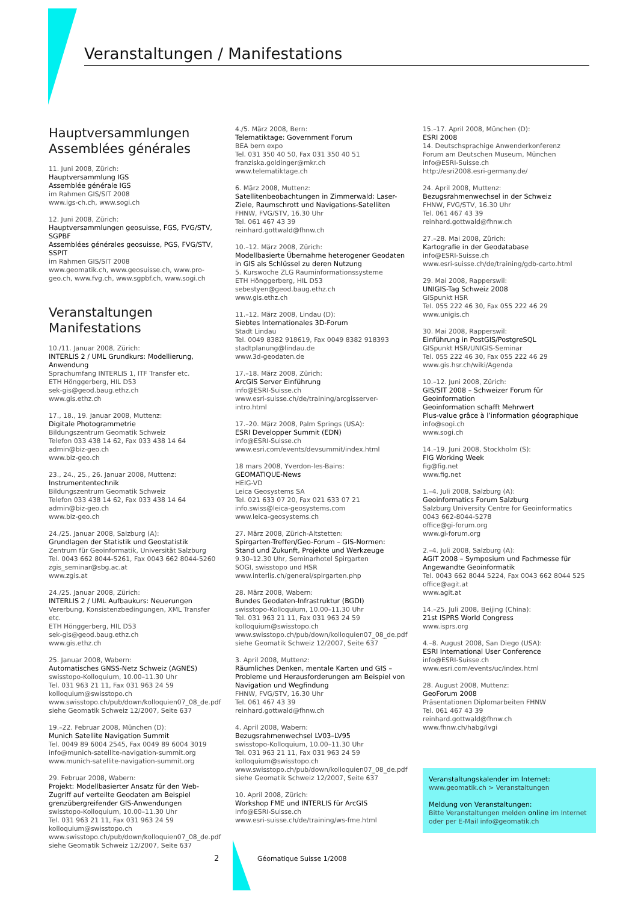Veranstaltungen / Manifestations
Hauptversammlungen
Assemblées générales
11. Juni 2008, Zürich:
Hauptversammlung IGS
Assemblée générale IGS
im Rahmen GIS/SIT 2008
www.igs-ch.ch, www.sogi.ch
12. Juni 2008, Zürich:
Hauptversammlungen geosuisse, FGS, FVG/STV, SGPBF
Assemblées générales geosuisse, PGS, FVG/STV, SSPIT
im Rahmen GIS/SIT 2008
www.geomatik.ch, www.geosuisse.ch, www.pro-geo.ch, www.fvg.ch, www.sgpbf.ch, www.sogi.ch
Veranstaltungen
Manifestations
10./11. Januar 2008, Zürich:
INTERLIS 2 / UML Grundkurs: Modellierung, Anwendung
Sprachumfang INTERLIS 1, ITF Transfer etc.
ETH Hönggerberg, HIL D53
sek-gis@geod.baug.ethz.ch
www.gis.ethz.ch
17., 18., 19. Januar 2008, Muttenz:
Digitale Photogrammetrie
Bildungszentrum Geomatik Schweiz
Telefon 033 438 14 62, Fax 033 438 14 64
admin@biz-geo.ch
www.biz-geo.ch
23., 24., 25., 26. Januar 2008, Muttenz:
Instrumententechnik
Bildungszentrum Geomatik Schweiz
Telefon 033 438 14 62, Fax 033 438 14 64
admin@biz-geo.ch
www.biz-geo.ch
24./25. Januar 2008, Salzburg (A):
Grundlagen der Statistik und Geostatistik
Zentrum für Geoinformatik, Universität Salzburg
Tel. 0043 662 8044-5261, Fax 0043 662 8044-5260
zgis_seminar@sbg.ac.at
www.zgis.at
24./25. Januar 2008, Zürich:
INTERLIS 2 / UML Aufbaukurs: Neuerungen
Vererbung, Konsistenzbedingungen, XML Transfer etc.
ETH Hönggerberg, HIL D53
sek-gis@geod.baug.ethz.ch
www.gis.ethz.ch
25. Januar 2008, Wabern:
Automatisches GNSS-Netz Schweiz (AGNES)
swisstopo-Kolloquium, 10.00–11.30 Uhr
Tel. 031 963 21 11, Fax 031 963 24 59
kolloquium@swisstopo.ch
www.swisstopo.ch/pub/down/kolloquien07_08_de.pdf
siehe Geomatik Schweiz 12/2007, Seite 637
19.–22. Februar 2008, München (D):
Munich Satellite Navigation Summit
Tel. 0049 89 6004 2545, Fax 0049 89 6004 3019
info@munich-satellite-navigation-summit.org
www.munich-satellite-navigation-summit.org
29. Februar 2008, Wabern:
Projekt: Modellbasierter Ansatz für den Web-Zugriff auf verteilte Geodaten am Beispiel grenzübergreifender GIS-Anwendungen
swisstopo-Kolloquium, 10.00–11.30 Uhr
Tel. 031 963 21 11, Fax 031 963 24 59
kolloquium@swisstopo.ch
www.swisstopo.ch/pub/down/kolloquien07_08_de.pdf
siehe Geomatik Schweiz 12/2007, Seite 637
4./5. März 2008, Bern:
Telematiktage: Government Forum
BEA bern expo
Tel. 031 350 40 50, Fax 031 350 40 51
franziska.goldinger@mkr.ch
www.telematiktage.ch
6. März 2008, Muttenz:
Satellitenbeobachtungen in Zimmerwald: Laser-Ziele, Raumschrott und Navigations-Satelliten
FHNW, FVG/STV, 16.30 Uhr
Tel. 061 467 43 39
reinhard.gottwald@fhnw.ch
10.–12. März 2008, Zürich:
Modellbasierte Übernahme heterogener Geodaten in GIS als Schlüssel zu deren Nutzung
5. Kurswoche ZLG Rauminformationssysteme
ETH Hönggerberg, HIL D53
sebestyen@geod.baug.ethz.ch
www.gis.ethz.ch
11.–12. März 2008, Lindau (D):
Siebtes Internationales 3D-Forum
Stadt Lindau
Tel. 0049 8382 918619, Fax 0049 8382 918393
stadtplanung@lindau.de
www.3d-geodaten.de
17.–18. März 2008, Zürich:
ArcGIS Server Einführung
info@ESRI-Suisse.ch
www.esri-suisse.ch/de/training/arcgisserver-intro.html
17.–20. März 2008, Palm Springs (USA):
ESRI Developper Summit (EDN)
info@ESRI-Suisse.ch
www.esri.com/events/devsummit/index.html
18 mars 2008, Yverdon-les-Bains:
GEOMATIQUE-News
HEIG-VD
Leica Geosystems SA
Tel. 021 633 07 20, Fax 021 633 07 21
info.swiss@leica-geosystems.com
www.leica-geosystems.ch
27. März 2008, Zürich-Altstetten:
Spirgarten-Treffen/Geo-Forum – GIS-Normen: Stand und Zukunft, Projekte und Werkzeuge
9.30–12.30 Uhr, Seminarhotel Spirgarten
SOGI, swisstopo und HSR
www.interlis.ch/general/spirgarten.php
28. März 2008, Wabern:
Bundes Geodaten-Infrastruktur (BGDI)
swisstopo-Kolloquium, 10.00–11.30 Uhr
Tel. 031 963 21 11, Fax 031 963 24 59
kolloquium@swisstopo.ch
www.swisstopo.ch/pub/down/kolloquien07_08_de.pdf
siehe Geomatik Schweiz 12/2007, Seite 637
3. April 2008, Muttenz:
Räumliches Denken, mentale Karten und GIS – Probleme und Herausforderungen am Beispiel von Navigation und Wegfindung
FHNW, FVG/STV, 16.30 Uhr
Tel. 061 467 43 39
reinhard.gottwald@fhnw.ch
4. April 2008, Wabern:
Bezugsrahmenwechsel LV03–LV95
swisstopo-Kolloquium, 10.00–11.30 Uhr
Tel. 031 963 21 11, Fax 031 963 24 59
kolloquium@swisstopo.ch
www.swisstopo.ch/pub/down/kolloquien07_08_de.pdf
siehe Geomatik Schweiz 12/2007, Seite 637
10. April 2008, Zürich:
Workshop FME und INTERLIS für ArcGIS
info@ESRI-Suisse.ch
www.esri-suisse.ch/de/training/ws-fme.html
15.–17. April 2008, München (D):
ESRI 2008
14. Deutschsprachige Anwenderkonferenz
Forum am Deutschen Museum, München
info@ESRI-Suisse.ch
http://esri2008.esri-germany.de/
24. April 2008, Muttenz:
Bezugsrahmenwechsel in der Schweiz
FHNW, FVG/STV, 16.30 Uhr
Tel. 061 467 43 39
reinhard.gottwald@fhnw.ch
27.–28. Mai 2008, Zürich:
Kartografie in der Geodatabase
info@ESRI-Suisse.ch
www.esri-suisse.ch/de/training/gdb-carto.html
29. Mai 2008, Rapperswil:
UNIGIS-Tag Schweiz 2008
GISpunkt HSR
Tel. 055 222 46 30, Fax 055 222 46 29
www.unigis.ch
30. Mai 2008, Rapperswil:
Einführung in PostGIS/PostgreSQL
GISpunkt HSR/UNIGIS-Seminar
Tel. 055 222 46 30, Fax 055 222 46 29
www.gis.hsr.ch/wiki/Agenda
10.–12. Juni 2008, Zürich:
GIS/SIT 2008 – Schweizer Forum für Geoinformation
Geoinformation schafft Mehrwert
Plus-value grâce à l’information géographique
info@sogi.ch
www.sogi.ch
14.–19. Juni 2008, Stockholm (S):
FIG Working Week
fig@fig.net
www.fig.net
1.–4. Juli 2008, Salzburg (A):
Geoinformatics Forum Salzburg
Salzburg University Centre for Geoinformatics
0043 662-8044-5278
office@gi-forum.org
www.gi-forum.org
2.–4. Juli 2008, Salzburg (A):
AGIT 2008 – Symposium und Fachmesse für Angewandte Geoinformatik
Tel. 0043 662 8044 5224, Fax 0043 662 8044 525
office@agit.at
www.agit.at
14.–25. Juli 2008, Beijing (China):
21st ISPRS World Congress
www.isprs.org
4.–8. August 2008, San Diego (USA):
ESRI International User Conference
info@ESRI-Suisse.ch
www.esri.com/events/uc/index.html
28. August 2008, Muttenz:
GeoForum 2008
Präsentationen Diplomarbeiten FHNW
Tel. 061 467 43 39
reinhard.gottwald@fhnw.ch
www.fhnw.ch/habg/ivgi
Veranstaltungskalender im Internet:
www.geomatik.ch > Veranstaltungen
Meldung von Veranstaltungen:
Bitte Veranstaltungen melden online im Internet oder per E-Mail info@geomatik.ch
2 Géomatique Suisse 1/2008